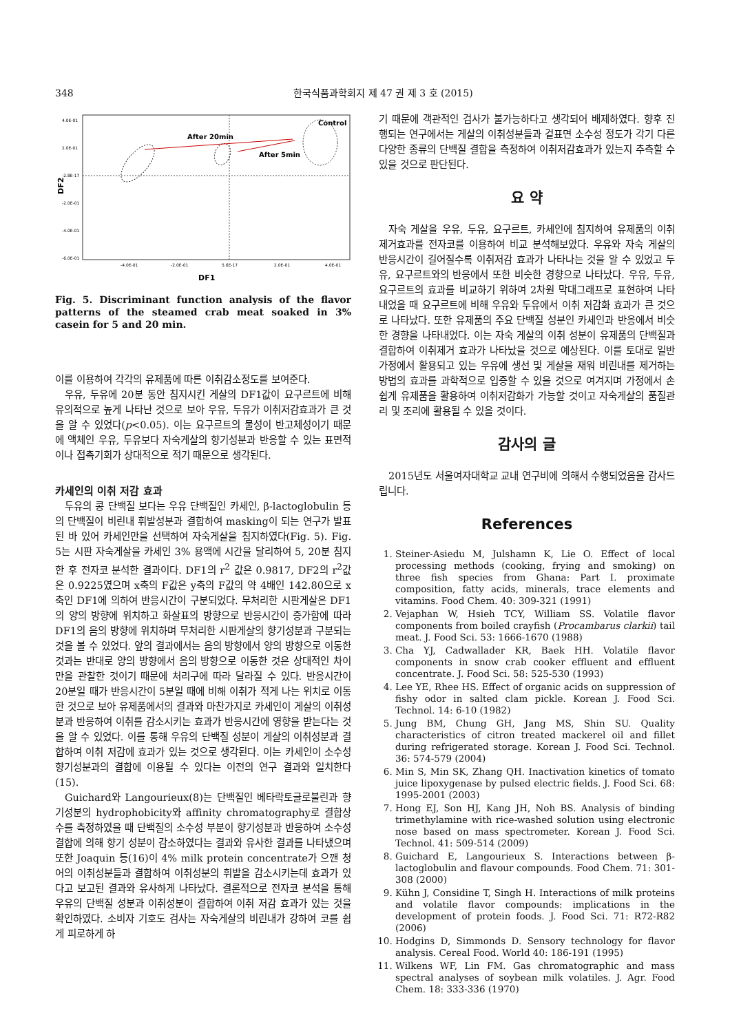348 한국식품과학회지 제 47 권 제 3 호 (2015)
4.0E-01
2.0E-01
-2.8E-17
-2.0E-01
-4.0E-01
-6.0E-01
-4.0E-01
-2.0E-01
5.6E-17
2.0E-01
4.0E-01
DF2
DF1
Control
After 20min
After 5min
Fig. 5. Discriminant function analysis of the flavor patterns of the steamed crab meat soaked in 3% casein for 5 and 20 min.
이를 이용하여 각각의 유제품에 따른 이취감소정도를 보여준다.
우유, 두유에 20분 동안 침지시킨 게살의 DF1값이 요구르트에 비해 유의적으로 높게 나타난 것으로 보아 우유, 두유가 이취저감효과가 큰 것을 알 수 있었다(p<0.05). 이는 요구르트의 물성이 반고체성이기 때문에 액체인 우유, 두유보다 자숙게살의 향기성분과 반응할 수 있는 표면적이나 접촉기회가 상대적으로 적기 때문으로 생각된다.
카세인의 이취 저감 효과
두유의 콩 단백질 보다는 우유 단백질인 카세인, β-lactoglobulin 등의 단백질이 비린내 휘발성분과 결합하여 masking이 되는 연구가 발표된 바 있어 카세인만을 선택하여 자숙게살을 침지하였다(Fig. 5). Fig. 5는 시판 자숙게살을 카세인 3% 용액에 시간을 달리하여 5, 20분 침지한 후 전자코 분석한 결과이다. DF1의 r<sup>2</sup> 값은 0.9817, DF2의 r<sup>2</sup>값은 0.9225였으며 x축의 F값은 y축의 F값의 약 4배인 142.80으로 x축인 DF1에 의하여 반응시간이 구분되었다. 무처리한 시판게살은 DF1의 양의 방향에 위치하고 화살표의 방향으로 반응시간이 증가함에 따라 DF1의 음의 방향에 위치하며 무처리한 시판게살의 향기성분과 구분되는 것을 볼 수 있었다. 앞의 결과에서는 음의 방향에서 양의 방향으로 이동한 것과는 반대로 양의 방향에서 음의 방향으로 이동한 것은 상대적인 차이만을 관찰한 것이기 때문에 처리구에 따라 달라질 수 있다. 반응시간이 20분일 때가 반응시간이 5분일 때에 비해 이취가 적게 나는 위치로 이동한 것으로 보아 유제품에서의 결과와 마찬가지로 카세인이 게살의 이취성분과 반응하여 이취를 감소시키는 효과가 반응시간에 영향을 받는다는 것을 알 수 있었다. 이를 통해 우유의 단백질 성분이 게살의 이취성분과 결합하여 이취 저감에 효과가 있는 것으로 생각된다. 이는 카세인이 소수성 향기성분과의 결합에 이용될 수 있다는 이전의 연구 결과와 일치한다(15).
Guichard와 Langourieux(8)는 단백질인 베타락토글로불린과 향기성분의 hydrophobicity와 affinity chromatography로 결합상수를 측정하였을 때 단백질의 소수성 부분이 향기성분과 반응하여 소수성 결합에 의해 향기 성분이 감소하였다는 결과와 유사한 결과를 나타냈으며 또한 Joaquin 등(16)이 4% milk protein concentrate가 으깬 청어의 이취성분들과 결합하여 이취성분의 휘발을 감소시키는데 효과가 있다고 보고된 결과와 유사하게 나타났다. 결론적으로 전자코 분석을 통해 우유의 단백질 성분과 이취성분이 결합하여 이취 저감 효과가 있는 것을 확인하였다. 소비자 기호도 검사는 자숙게살의 비린내가 강하여 코를 쉽게 피로하게 하
기 때문에 객관적인 검사가 불가능하다고 생각되어 배제하였다. 향후 진행되는 연구에서는 게살의 이취성분들과 겉표면 소수성 정도가 각기 다른 다양한 종류의 단백질 결합을 측정하여 이취저감효과가 있는지 추측할 수 있을 것으로 판단된다.
요 약
자숙 게살을 우유, 두유, 요구르트, 카세인에 침지하여 유제품의 이취 제거효과를 전자코를 이용하여 비교 분석해보았다. 우유와 자숙 게살의 반응시간이 길어질수록 이취저감 효과가 나타나는 것을 알 수 있었고 두유, 요구르트와의 반응에서 또한 비슷한 경향으로 나타났다. 우유, 두유, 요구르트의 효과를 비교하기 위하여 2차원 막대그래프로 표현하여 나타내었을 때 요구르트에 비해 우유와 두유에서 이취 저감화 효과가 큰 것으로 나타났다. 또한 유제품의 주요 단백질 성분인 카세인과 반응에서 비슷한 경향을 나타내었다. 이는 자숙 게살의 이취 성분이 유제품의 단백질과 결합하여 이취제거 효과가 나타났을 것으로 예상된다. 이를 토대로 일반가정에서 활용되고 있는 우유에 생선 및 게살을 재워 비린내를 제거하는 방법의 효과를 과학적으로 입증할 수 있을 것으로 여겨지며 가정에서 손쉽게 유제품을 활용하여 이취저감화가 가능할 것이고 자숙게살의 품질관리 및 조리에 활용될 수 있을 것이다.
감사의 글
2015년도 서울여자대학교 교내 연구비에 의해서 수행되었음을 감사드립니다.
References
1. Steiner-Asiedu M, Julshamn K, Lie O. Effect of local processing methods (cooking, frying and smoking) on three fish species from Ghana: Part I. proximate composition, fatty acids, minerals, trace elements and vitamins. Food Chem. 40: 309-321 (1991)
2. Vejaphan W, Hsieh TCY, William SS. Volatile flavor components from boiled crayfish (Procambarus clarkii) tail meat. J. Food Sci. 53: 1666-1670 (1988)
3. Cha YJ, Cadwallader KR, Baek HH. Volatile flavor components in snow crab cooker effluent and effluent concentrate. J. Food Sci. 58: 525-530 (1993)
4. Lee YE, Rhee HS. Effect of organic acids on suppression of fishy odor in salted clam pickle. Korean J. Food Sci. Technol. 14: 6-10 (1982)
5. Jung BM, Chung GH, Jang MS, Shin SU. Quality characteristics of citron treated mackerel oil and fillet during refrigerated storage. Korean J. Food Sci. Technol. 36: 574-579 (2004)
6. Min S, Min SK, Zhang QH. Inactivation kinetics of tomato juice lipoxygenase by pulsed electric fields. J. Food Sci. 68: 1995-2001 (2003)
7. Hong EJ, Son HJ, Kang JH, Noh BS. Analysis of binding trimethylamine with rice-washed solution using electronic nose based on mass spectrometer. Korean J. Food Sci. Technol. 41: 509-514 (2009)
8. Guichard E, Langourieux S. Interactions between β-lactoglobulin and flavour compounds. Food Chem. 71: 301-308 (2000)
9. Kühn J, Considine T, Singh H. Interactions of milk proteins and volatile flavor compounds: implications in the development of protein foods. J. Food Sci. 71: R72-R82 (2006)
10. Hodgins D, Simmonds D. Sensory technology for flavor analysis. Cereal Food. World 40: 186-191 (1995)
11. Wilkens WF, Lin FM. Gas chromatographic and mass spectral analyses of soybean milk volatiles. J. Agr. Food Chem. 18: 333-336 (1970)